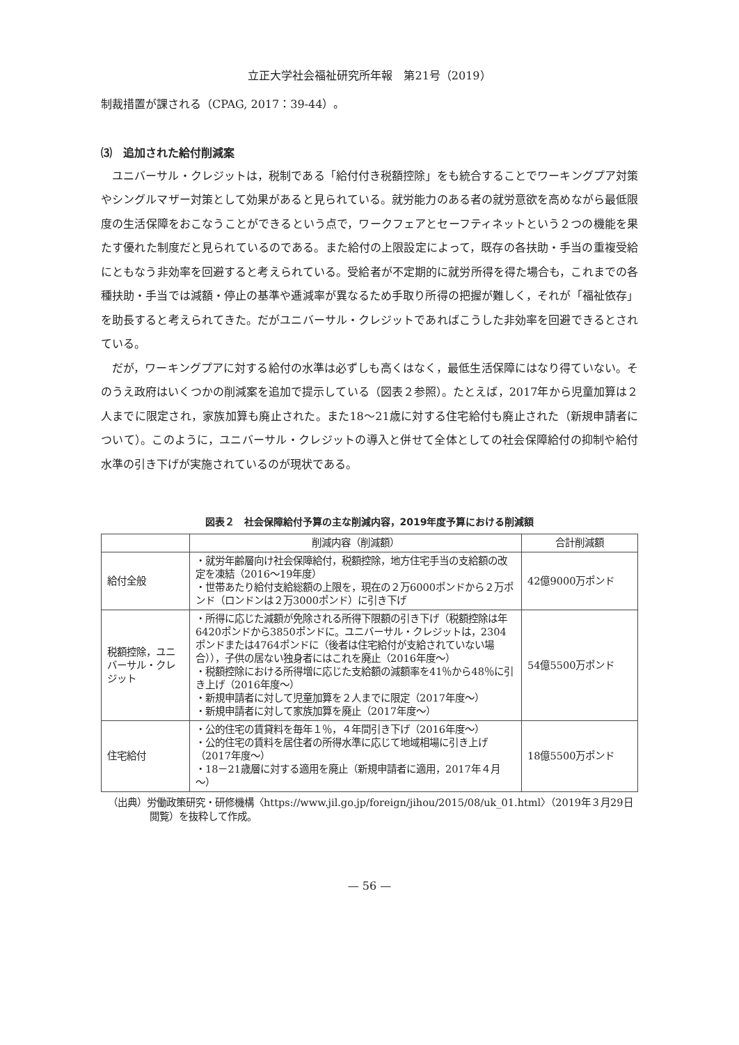立正大学社会福祉研究所年報　第21号（2019）
制裁措置が課される（CPAG, 2017：39-44）。
⑶　追加された給付削減案
ユニバーサル・クレジットは，税制である「給付付き税額控除」をも統合することでワーキングプア対策やシングルマザー対策として効果があると見られている。就労能力のある者の就労意欲を高めながら最低限度の生活保障をおこなうことができるという点で，ワークフェアとセーフティネットという２つの機能を果たす優れた制度だと見られているのである。また給付の上限設定によって，既存の各扶助・手当の重複受給にともなう非効率を回避すると考えられている。受給者が不定期的に就労所得を得た場合も，これまでの各種扶助・手当では減額・停止の基準や逓減率が異なるため手取り所得の把握が難しく，それが「福祉依存」を助長すると考えられてきた。だがユニバーサル・クレジットであればこうした非効率を回避できるとされている。
だが，ワーキングプアに対する給付の水準は必ずしも高くはなく，最低生活保障にはなり得ていない。そのうえ政府はいくつかの削減案を追加で提示している（図表２参照）。たとえば，2017年から児童加算は２人までに限定され，家族加算も廃止された。また18～21歳に対する住宅給付も廃止された（新規申請者について）。このように，ユニバーサル・クレジットの導入と併せて全体としての社会保障給付の抑制や給付水準の引き下げが実施されているのが現状である。
図表２　社会保障給付予算の主な削減内容，2019年度予算における削減額
| | 削減内容（削減額） | 合計削減額 |
| --- | --- | --- |
| 給付全般 | ・就労年齢層向け社会保障給付，税額控除，地方住宅手当の支給額の改定を凍結（2016～19年度） ・世帯あたり給付支給総額の上限を，現在の２万6000ポンドから２万ポンド（ロンドンは２万3000ポンド）に引き下げ | 42億9000万ポンド |
| 税額控除，ユニバーサル・クレジット | ・所得に応じた減額が免除される所得下限額の引き下げ（税額控除は年6420ポンドから3850ポンドに。ユニバーサル・クレジットは，2304ポンドまたは4764ポンドに（後者は住宅給付が支給されていない場合）），子供の居ない独身者にはこれを廃止（2016年度～） ・税額控除における所得増に応じた支給額の減額率を41％から48％に引き上げ（2016年度～） ・新規申請者に対して児童加算を２人までに限定（2017年度～） ・新規申請者に対して家族加算を廃止（2017年度～） | 54億5500万ポンド |
| 住宅給付 | ・公的住宅の賃貸料を毎年１％，４年間引き下げ（2016年度～） ・公的住宅の賃料を居住者の所得水準に応じて地域相場に引き上げ（2017年度～） ・18－21歳層に対する適用を廃止（新規申請者に適用，2017年４月～） | 18億5500万ポンド |
（出典）労働政策研究・研修機構〈https://www.jil.go.jp/foreign/jihou/2015/08/uk_01.html〉（2019年３月29日閲覧）を抜粋して作成。
— 56 —